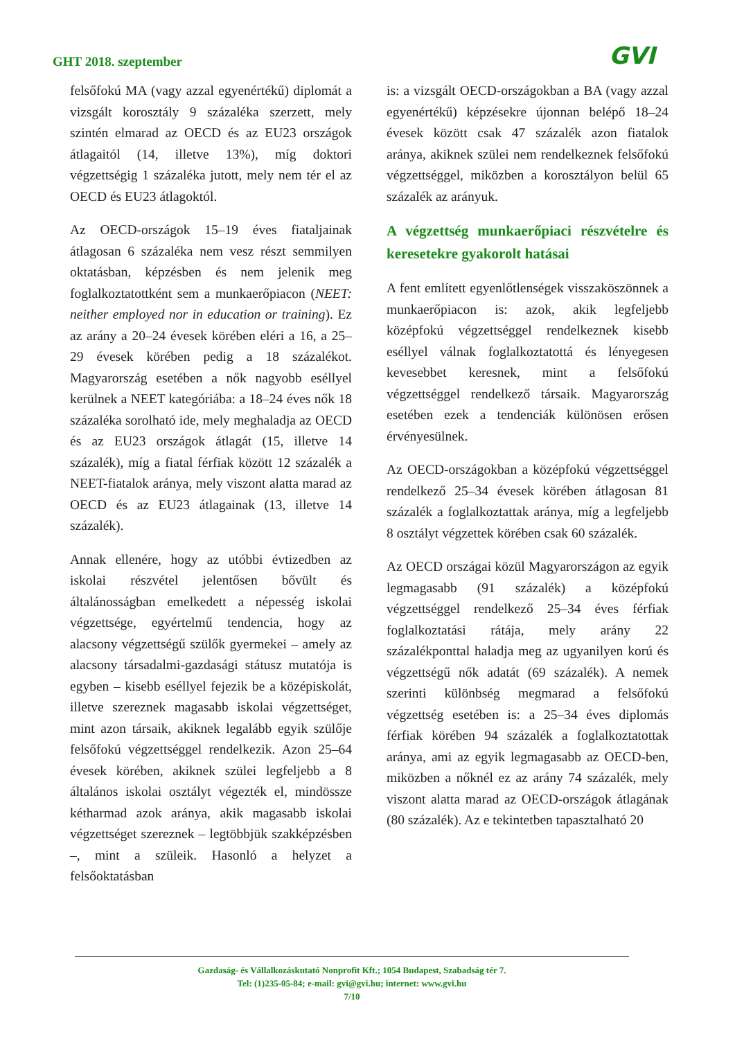GHT 2018. szeptember
GVI
felsőfokú MA (vagy azzal egyenértékű) diplomát a vizsgált korosztály 9 százaléka szerzett, mely szintén elmarad az OECD és az EU23 országok átlagaitól (14, illetve 13%), míg doktori végzettségig 1 százaléka jutott, mely nem tér el az OECD és EU23 átlagoktól.
Az OECD-országok 15–19 éves fiataljainak átlagosan 6 százaléka nem vesz részt semmilyen oktatásban, képzésben és nem jelenik meg foglalkoztatottként sem a munkaerőpiacon (NEET: neither employed nor in education or training). Ez az arány a 20–24 évesek körében eléri a 16, a 25–29 évesek körében pedig a 18 százalékot. Magyarország esetében a nők nagyobb eséllyel kerülnek a NEET kategóriába: a 18–24 éves nők 18 százaléka sorolható ide, mely meghaladja az OECD és az EU23 országok átlagát (15, illetve 14 százalék), míg a fiatal férfiak között 12 százalék a NEET-fiatalok aránya, mely viszont alatta marad az OECD és az EU23 átlagainak (13, illetve 14 százalék).
Annak ellenére, hogy az utóbbi évtizedben az iskolai részvétel jelentősen bővült és általánosságban emelkedett a népesség iskolai végzettsége, egyértelmű tendencia, hogy az alacsony végzettségű szülők gyermekei – amely az alacsony társadalmi-gazdasági státusz mutatója is egyben – kisebb eséllyel fejezik be a középiskolát, illetve szereznek magasabb iskolai végzettséget, mint azon társaik, akiknek legalább egyik szülője felsőfokú végzettséggel rendelkezik. Azon 25–64 évesek körében, akiknek szülei legfeljebb a 8 általános iskolai osztályt végezték el, mindössze kétharmad azok aránya, akik magasabb iskolai végzettséget szereznek – legtöbbjük szakképzésben –, mint a szüleik. Hasonló a helyzet a felsőoktatásban
is: a vizsgált OECD-országokban a BA (vagy azzal egyenértékű) képzésekre újonnan belépő 18–24 évesek között csak 47 százalék azon fiatalok aránya, akiknek szülei nem rendelkeznek felsőfokú végzettséggel, miközben a korosztályon belül 65 százalék az arányuk.
A végzettség munkaerőpiaci részvételre és keresetekre gyakorolt hatásai
A fent említett egyenlőtlenségek visszaköszönnek a munkaerőpiacon is: azok, akik legfeljebb középfokú végzettséggel rendelkeznek kisebb eséllyel válnak foglalkoztatottá és lényegesen kevesebbet keresnek, mint a felsőfokú végzettséggel rendelkező társaik. Magyarország esetében ezek a tendenciák különösen erősen érvényesülnek.
Az OECD-országokban a középfokú végzettséggel rendelkező 25–34 évesek körében átlagosan 81 százalék a foglalkoztattak aránya, míg a legfeljebb 8 osztályt végzettek körében csak 60 százalék.
Az OECD országai közül Magyarországon az egyik legmagasabb (91 százalék) a középfokú végzettséggel rendelkező 25–34 éves férfiak foglalkoztatási rátája, mely arány 22 százalékponttal haladja meg az ugyanilyen korú és végzettségű nők adatát (69 százalék). A nemek szerinti különbség megmarad a felsőfokú végzettség esetében is: a 25–34 éves diplomás férfiak körében 94 százalék a foglalkoztatottak aránya, ami az egyik legmagasabb az OECD-ben, miközben a nőknél ez az arány 74 százalék, mely viszont alatta marad az OECD-országok átlagának (80 százalék). Az e tekintetben tapasztalható 20
Gazdaság- és Vállalkozáskutató Nonprofit Kft.; 1054 Budapest, Szabadság tér 7.
Tel: (1)235-05-84; e-mail: gvi@gvi.hu; internet: www.gvi.hu
7/10